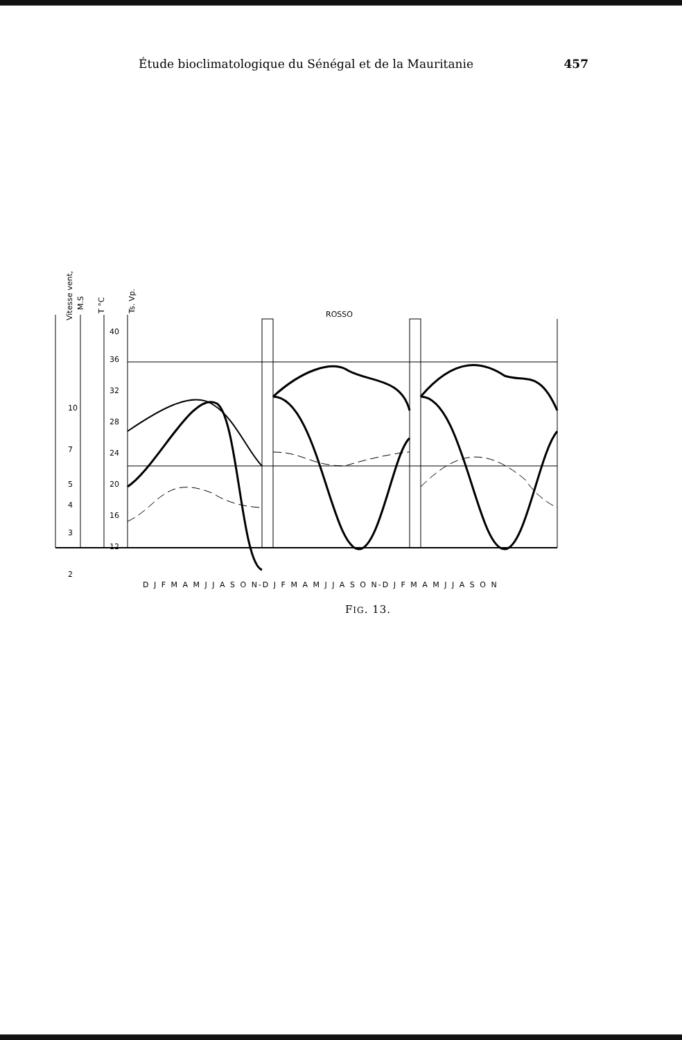Étude bioclimatologique du Sénégal et de la Mauritanie 457
Vitesse vent,
M.S
T °C
Ts. Vp.
ROSSO
40
36
32
28
24
20
16
12
10
7
5
4
3
2
D J F M A M J J A S O N-D J F M A M J J A S O N-D J F M A M J J A S O N
FIG. 13.